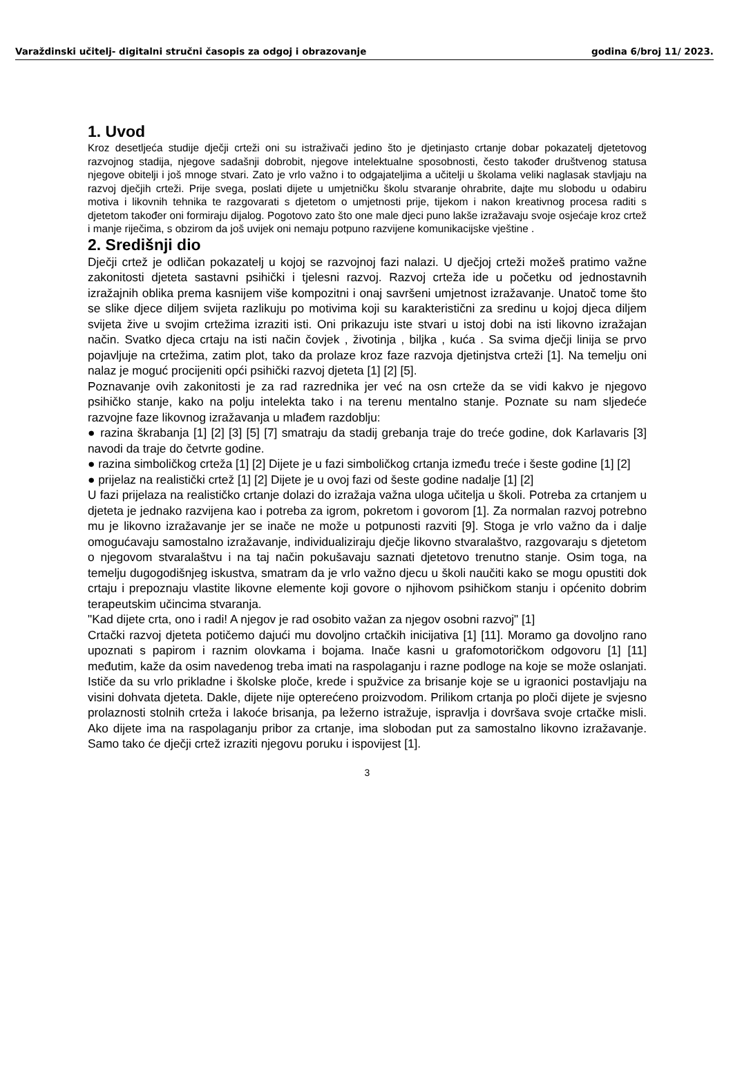Varaždinski učitelj- digitalni stručni časopis za odgoj i obrazovanje godina 6/broj 11/ 2023.
1. Uvod
Kroz desetljeća studije dječji crteži oni su istraživači jedino što je djetinjasto crtanje dobar pokazatelj djetetovog razvojnog stadija, njegove sadašnji dobrobit, njegove intelektualne sposobnosti, često također društvenog statusa njegove obitelji i još mnoge stvari. Zato je vrlo važno i to odgajateljima a učitelji u školama veliki naglasak stavljaju na razvoj dječjih crteži. Prije svega, poslati dijete u umjetničku školu stvaranje ohrabrite, dajte mu slobodu u odabiru motiva i likovnih tehnika te razgovarati s djetetom o umjetnosti prije, tijekom i nakon kreativnog procesa raditi s djetetom također oni formiraju dijalog. Pogotovo zato što one male djeci puno lakše izražavaju svoje osjećaje kroz crtež i manje riječima, s obzirom da još uvijek oni nemaju potpuno razvijene komunikacijske vještine .
2. Središnji dio
Dječji crtež je odličan pokazatelj u kojoj se razvojnoj fazi nalazi. U dječjoj crteži možeš pratimo važne zakonitosti djeteta sastavni psihički i tjelesni razvoj. Razvoj crteža ide u početku od jednostavnih izražajnih oblika prema kasnijem više kompozitni i onaj savršeni umjetnost izražavanje. Unatoč tome što se slike djece diljem svijeta razlikuju po motivima koji su karakteristični za sredinu u kojoj djeca diljem svijeta žive u svojim crtežima izraziti isti. Oni prikazuju iste stvari u istoj dobi na isti likovno izražajan način. Svatko djeca crtaju na isti način čovjek , životinja , biljka , kuća . Sa svima dječji linija se prvo pojavljuje na crtežima, zatim plot, tako da prolaze kroz faze razvoja djetinjstva crteži [1]. Na temelju oni nalaz je moguć procijeniti opći psihički razvoj djeteta [1] [2] [5].
Poznavanje ovih zakonitosti je za rad razrednika jer već na osn crteže da se vidi kakvo je njegovo psihičko stanje, kako na polju intelekta tako i na terenu mentalno stanje. Poznate su nam sljedeće razvojne faze likovnog izražavanja u mlađem razdoblju:
● razina škrabanja [1] [2] [3] [5] [7] smatraju da stadij grebanja traje do treće godine, dok Karlavaris [3] navodi da traje do četvrte godine.
● razina simboličkog crteža [1] [2] Dijete je u fazi simboličkog crtanja između treće i šeste godine [1] [2]
● prijelaz na realistički crtež [1] [2] Dijete je u ovoj fazi od šeste godine nadalje [1] [2]
U fazi prijelaza na realističko crtanje dolazi do izražaja važna uloga učitelja u školi. Potreba za crtanjem u djeteta je jednako razvijena kao i potreba za igrom, pokretom i govorom [1]. Za normalan razvoj potrebno mu je likovno izražavanje jer se inače ne može u potpunosti razviti [9]. Stoga je vrlo važno da i dalje omogućavaju samostalno izražavanje, individualiziraju dječje likovno stvaralaštvo, razgovaraju s djetetom o njegovom stvaralaštvu i na taj način pokušavaju saznati djetetovo trenutno stanje. Osim toga, na temelju dugogodišnjeg iskustva, smatram da je vrlo važno djecu u školi naučiti kako se mogu opustiti dok crtaju i prepoznaju vlastite likovne elemente koji govore o njihovom psihičkom stanju i općenito dobrim terapeutskim učincima stvaranja.
"Kad dijete crta, ono i radi! A njegov je rad osobito važan za njegov osobni razvoj" [1]
Crtački razvoj djeteta potičemo dajući mu dovoljno crtačkih inicijativa [1] [11]. Moramo ga dovoljno rano upoznati s papirom i raznim olovkama i bojama. Inače kasni u grafomotoričkom odgovoru [1] [11] međutim, kaže da osim navedenog treba imati na raspolaganju i razne podloge na koje se može oslanjati. Ističe da su vrlo prikladne i školske ploče, krede i spužvice za brisanje koje se u igraonici postavljaju na visini dohvata djeteta. Dakle, dijete nije opterećeno proizvodom. Prilikom crtanja po ploči dijete je svjesno prolaznosti stolnih crteža i lakoće brisanja, pa ležerno istražuje, ispravlja i dovršava svoje crtačke misli. Ako dijete ima na raspolaganju pribor za crtanje, ima slobodan put za samostalno likovno izražavanje. Samo tako će dječji crtež izraziti njegovu poruku i ispovijest [1].
3